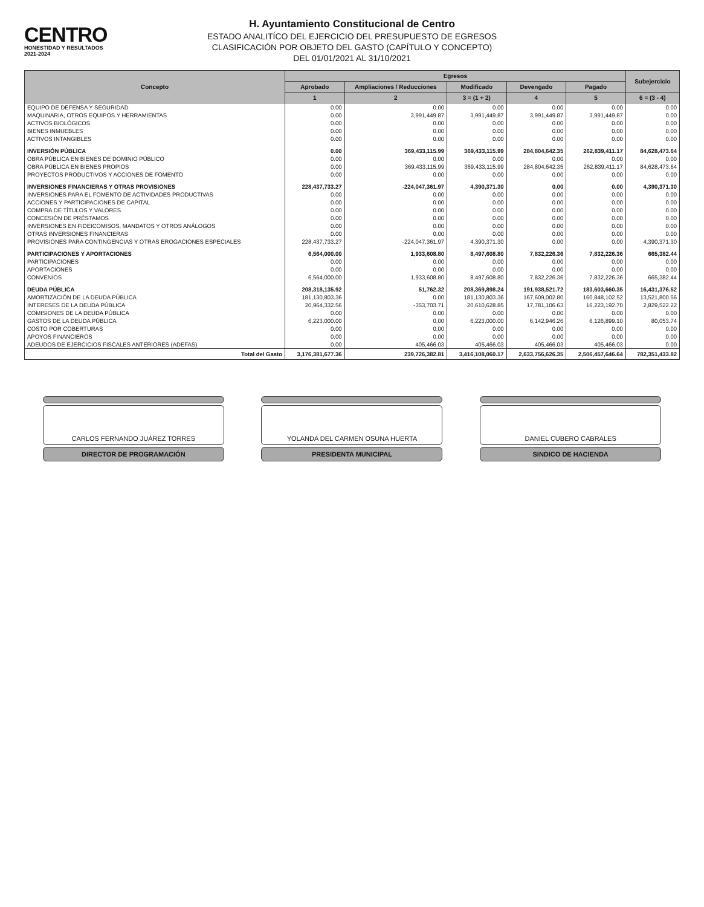CENTRO
HONESTIDAD Y RESULTADOS
2021-2024
H. Ayuntamiento Constitucional de Centro
ESTADO ANALITÍCO DEL EJERCICIO DEL PRESUPUESTO DE EGRESOS
CLASIFICACIÓN POR OBJETO DEL GASTO (CAPÍTULO Y CONCEPTO)
DEL 01/01/2021 AL 31/10/2021
| Concepto | Egresos | | | | | Subejercicio |
| --- | --- | --- | --- | --- | --- | --- |
| | Aprobado | Ampliaciones / Reducciones | Modificado | Devengado | Pagado | |
| | 1 | 2 | 3 = (1 + 2) | 4 | 5 | 6 = (3 - 4) |
| EQUIPO DE DEFENSA Y SEGURIDAD | 0.00 | 0.00 | 0.00 | 0.00 | 0.00 | 0.00 |
| MAQUINARIA, OTROS EQUIPOS Y HERRAMIENTAS | 0.00 | 3,991,449.87 | 3,991,449.87 | 3,991,449.87 | 3,991,449.87 | 0.00 |
| ACTIVOS BIOLÓGICOS | 0.00 | 0.00 | 0.00 | 0.00 | 0.00 | 0.00 |
| BIENES INMUEBLES | 0.00 | 0.00 | 0.00 | 0.00 | 0.00 | 0.00 |
| ACTIVOS INTANGIBLES | 0.00 | 0.00 | 0.00 | 0.00 | 0.00 | 0.00 |
| INVERSIÓN PÚBLICA | 0.00 | 369,433,115.99 | 369,433,115.99 | 284,804,642.35 | 262,839,411.17 | 84,628,473.64 |
| OBRA PÚBLICA EN BIENES DE DOMINIO PÚBLICO | 0.00 | 0.00 | 0.00 | 0.00 | 0.00 | 0.00 |
| OBRA PÚBLICA EN BIENES PROPIOS | 0.00 | 369,433,115.99 | 369,433,115.99 | 284,804,642.35 | 262,839,411.17 | 84,628,473.64 |
| PROYECTOS PRODUCTIVOS Y ACCIONES DE FOMENTO | 0.00 | 0.00 | 0.00 | 0.00 | 0.00 | 0.00 |
| INVERSIONES FINANCIERAS Y OTRAS PROVISIONES | 228,437,733.27 | -224,047,361.97 | 4,390,371.30 | 0.00 | 0.00 | 4,390,371.30 |
| INVERSIONES PARA EL FOMENTO DE ACTIVIDADES PRODUCTIVAS | 0.00 | 0.00 | 0.00 | 0.00 | 0.00 | 0.00 |
| ACCIONES Y PARTICIPACIONES DE CAPITAL | 0.00 | 0.00 | 0.00 | 0.00 | 0.00 | 0.00 |
| COMPRA DE TÍTULOS Y VALORES | 0.00 | 0.00 | 0.00 | 0.00 | 0.00 | 0.00 |
| CONCESIÓN DE PRÉSTAMOS | 0.00 | 0.00 | 0.00 | 0.00 | 0.00 | 0.00 |
| INVERSIONES EN FIDEICOMISOS, MANDATOS Y OTROS ANÁLOGOS | 0.00 | 0.00 | 0.00 | 0.00 | 0.00 | 0.00 |
| OTRAS INVERSIONES FINANCIERAS | 0.00 | 0.00 | 0.00 | 0.00 | 0.00 | 0.00 |
| PROVISIONES PARA CONTINGENCIAS Y OTRAS EROGACIONES ESPECIALES | 228,437,733.27 | -224,047,361.97 | 4,390,371.30 | 0.00 | 0.00 | 4,390,371.30 |
| PARTICIPACIONES Y APORTACIONES | 6,564,000.00 | 1,933,608.80 | 8,497,608.80 | 7,832,226.36 | 7,832,226.36 | 665,382.44 |
| PARTICIPACIONES | 0.00 | 0.00 | 0.00 | 0.00 | 0.00 | 0.00 |
| APORTACIONES | 0.00 | 0.00 | 0.00 | 0.00 | 0.00 | 0.00 |
| CONVENIOS | 6,564,000.00 | 1,933,608.80 | 8,497,608.80 | 7,832,226.36 | 7,832,226.36 | 665,382.44 |
| DEUDA PÚBLICA | 208,318,135.92 | 51,762.32 | 208,369,898.24 | 191,938,521.72 | 183,603,660.35 | 16,431,376.52 |
| AMORTIZACIÓN DE LA DEUDA PÚBLICA | 181,130,803.36 | 0.00 | 181,130,803.36 | 167,609,002.80 | 160,848,102.52 | 13,521,800.56 |
| INTERESES DE LA DEUDA PÚBLICA | 20,964,332.56 | -353,703.71 | 20,610,628.85 | 17,781,106.63 | 16,223,192.70 | 2,829,522.22 |
| COMISIONES DE LA DEUDA PÚBLICA | 0.00 | 0.00 | 0.00 | 0.00 | 0.00 | 0.00 |
| GASTOS DE LA DEUDA PÚBLICA | 6,223,000.00 | 0.00 | 6,223,000.00 | 6,142,946.26 | 6,126,899.10 | 80,053.74 |
| COSTO POR COBERTURAS | 0.00 | 0.00 | 0.00 | 0.00 | 0.00 | 0.00 |
| APOYOS FINANCIEROS | 0.00 | 0.00 | 0.00 | 0.00 | 0.00 | 0.00 |
| ADEUDOS DE EJERCICIOS FISCALES ANTERIORES (ADEFAS) | 0.00 | 405,466.03 | 405,466.03 | 405,466.03 | 405,466.03 | 0.00 |
| Total del Gasto | 3,176,381,677.36 | 239,726,382.81 | 3,416,108,060.17 | 2,633,756,626.35 | 2,506,457,646.64 | 782,351,433.82 |
CARLOS FERNANDO JUÁREZ TORRES
DIRECTOR DE PROGRAMACIÓN
YOLANDA DEL CARMEN OSUNA HUERTA
PRESIDENTA MUNICIPAL
DANIEL CUBERO CABRALES
SINDICO DE HACIENDA